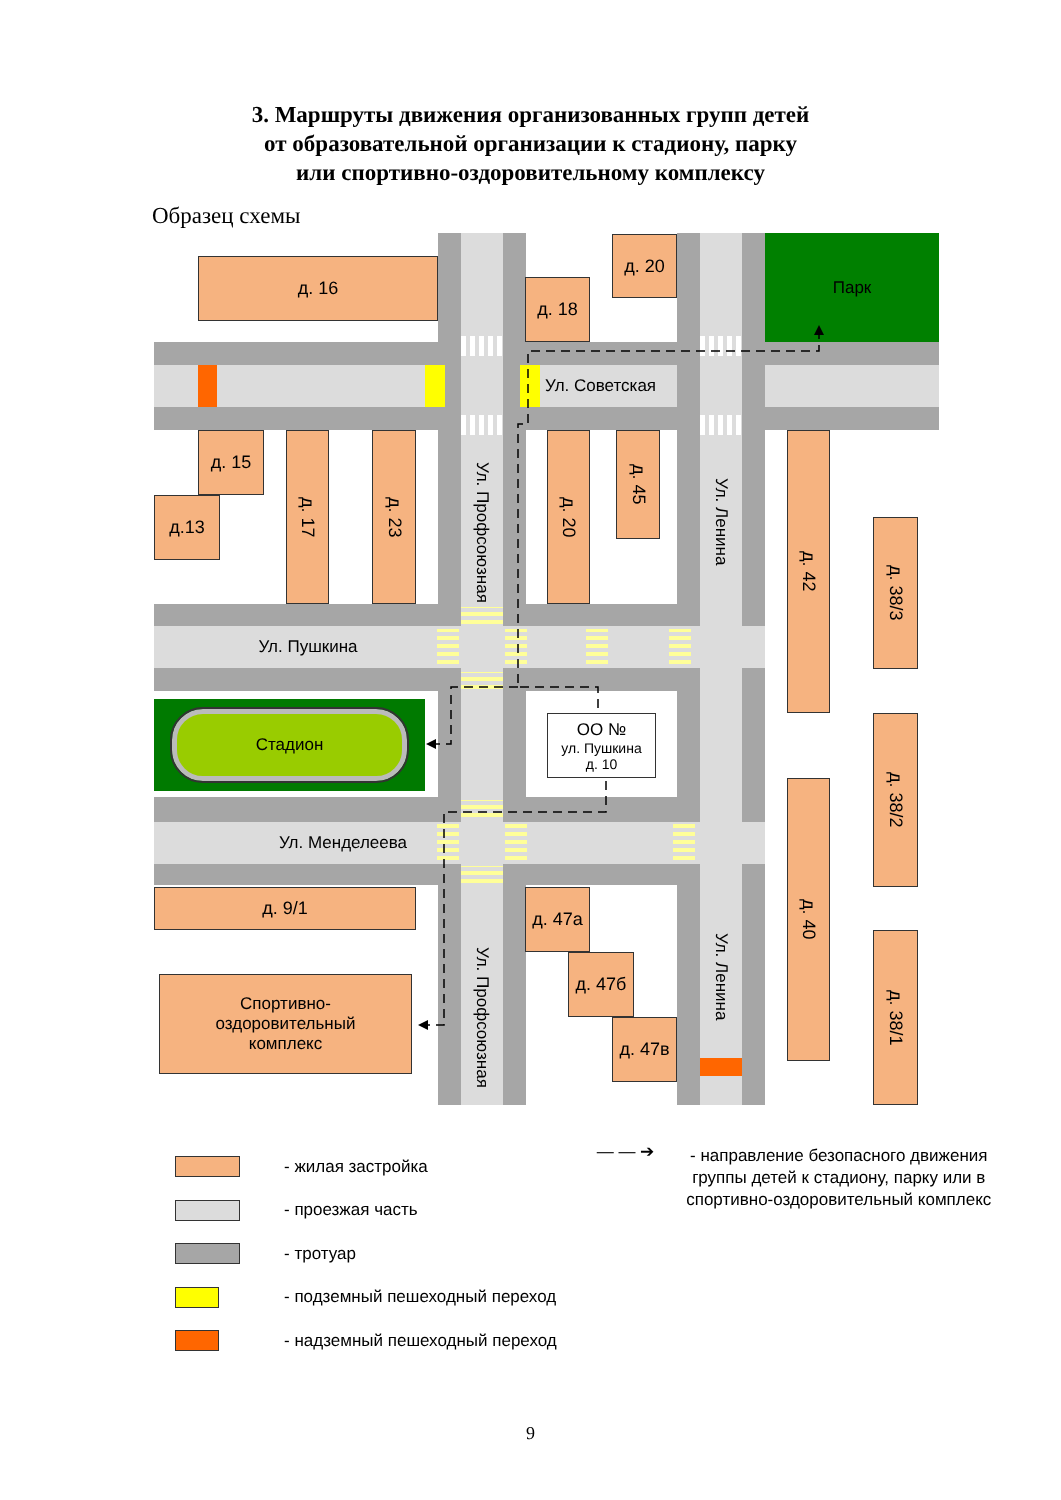3. Маршруты движения организованных групп детей
от образовательной организации к стадиону, парку
или спортивно-оздоровительному комплексу
Образец схемы
д. 16
д. 18
д. 20
Парк
Ул. Советская
д. 15
д.13
д. 17
д. 23
Ул. Профсоюзная
д. 20
д. 45
Ул. Ленина
д. 42
д. 38/3
Ул. Пушкина
Стадион
ОО №
ул. Пушкина
д. 10
д. 38/2
д. 40
Ул. Менделеева
д. 9/1
д. 47а
д. 47б
д. 47в
Ул. Профсоюзная
Ул. Ленина
д. 38/1
Спортивно-
оздоровительный
комплекс
- жилая застройка
- проезжая часть
- тротуар
- подземный пешеходный переход
- надземный пешеходный переход
— — ➔ - направление безопасного движения группы детей к стадиону, парку или в спортивно-оздоровительный комплекс
9